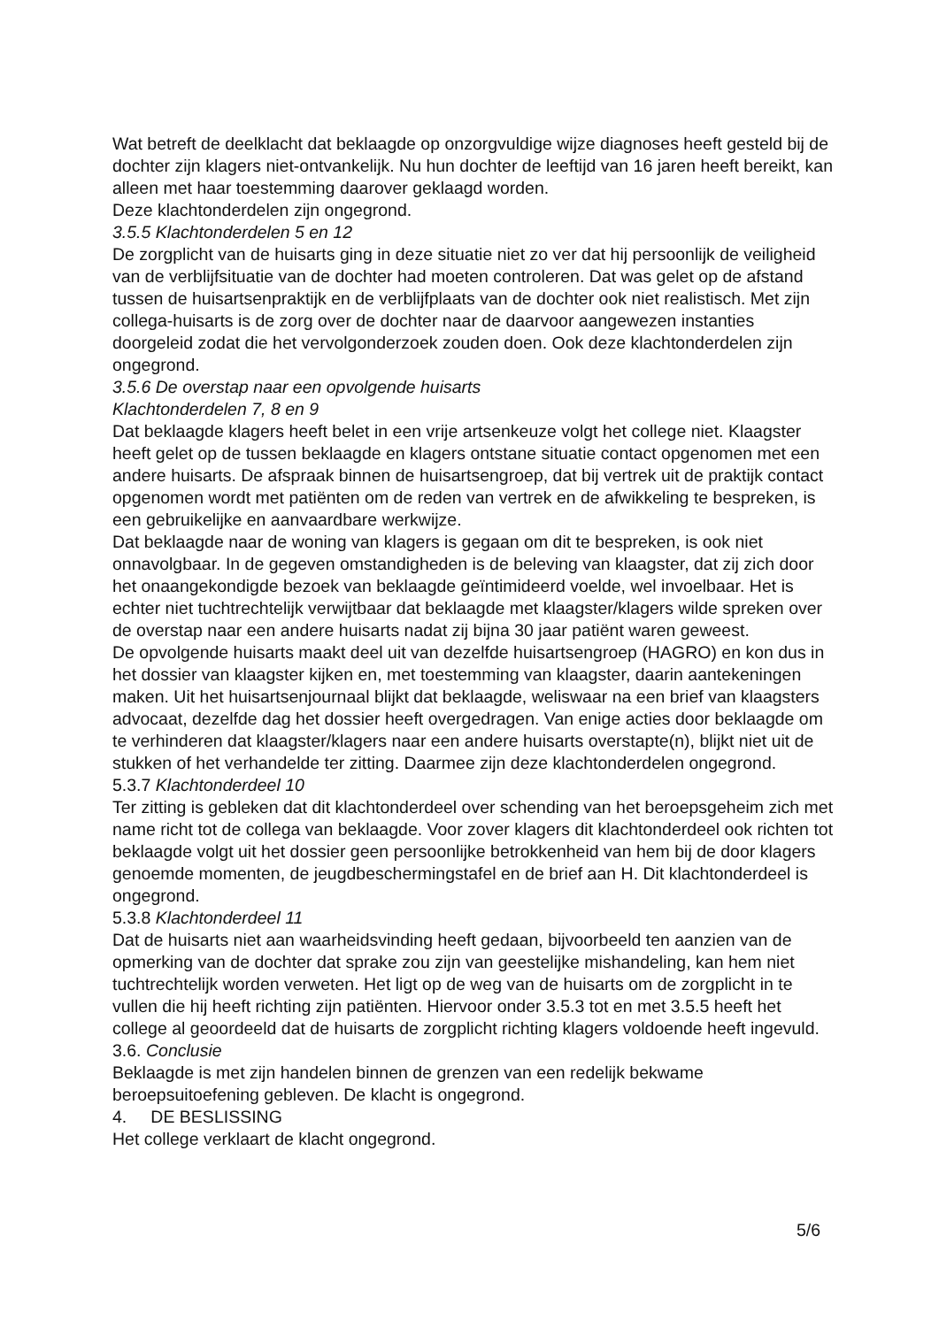Wat betreft de deelklacht dat beklaagde op onzorgvuldige wijze diagnoses heeft gesteld bij de dochter zijn klagers niet-ontvankelijk. Nu hun dochter de leeftijd van 16 jaren heeft bereikt, kan alleen met haar toestemming daarover geklaagd worden.
Deze klachtonderdelen zijn ongegrond.
3.5.5 Klachtonderdelen 5 en 12
De zorgplicht van de huisarts ging in deze situatie niet zo ver dat hij persoonlijk de veiligheid van de verblijfsituatie van de dochter had moeten controleren. Dat was gelet op de afstand tussen de huisartsenpraktijk en de verblijfplaats van de dochter ook niet realistisch. Met zijn collega-huisarts is de zorg over de dochter naar de daarvoor aangewezen instanties doorgeleid zodat die het vervolgonderzoek zouden doen. Ook deze klachtonderdelen zijn ongegrond.
3.5.6 De overstap naar een opvolgende huisarts
Klachtonderdelen 7, 8 en 9
Dat beklaagde klagers heeft belet in een vrije artsenkeuze volgt het college niet. Klaagster heeft gelet op de tussen beklaagde en klagers ontstane situatie contact opgenomen met een andere huisarts. De afspraak binnen de huisartsengroep, dat bij vertrek uit de praktijk contact opgenomen wordt met patiënten om de reden van vertrek en de afwikkeling te bespreken, is een gebruikelijke en aanvaardbare werkwijze.
Dat beklaagde naar de woning van klagers is gegaan om dit te bespreken, is ook niet onnavolgbaar. In de gegeven omstandigheden is de beleving van klaagster, dat zij zich door het onaangekondigde bezoek van beklaagde geïntimideerd voelde, wel invoelbaar. Het is echter niet tuchtrechtelijk verwijtbaar dat beklaagde met klaagster/klagers wilde spreken over de overstap naar een andere huisarts nadat zij bijna 30 jaar patiënt waren geweest.
De opvolgende huisarts maakt deel uit van dezelfde huisartsengroep (HAGRO) en kon dus in het dossier van klaagster kijken en, met toestemming van klaagster, daarin aantekeningen maken. Uit het huisartsenjournaal blijkt dat beklaagde, weliswaar na een brief van klaagsters advocaat, dezelfde dag het dossier heeft overgedragen. Van enige acties door beklaagde om te verhinderen dat klaagster/klagers naar een andere huisarts overstapte(n), blijkt niet uit de stukken of het verhandelde ter zitting. Daarmee zijn deze klachtonderdelen ongegrond.
5.3.7 Klachtonderdeel 10
Ter zitting is gebleken dat dit klachtonderdeel over schending van het beroepsgeheim zich met name richt tot de collega van beklaagde. Voor zover klagers dit klachtonderdeel ook richten tot beklaagde volgt uit het dossier geen persoonlijke betrokkenheid van hem bij de door klagers genoemde momenten, de jeugdbeschermingstafel en de brief aan H. Dit klachtonderdeel is ongegrond.
5.3.8 Klachtonderdeel 11
Dat de huisarts niet aan waarheidsvinding heeft gedaan, bijvoorbeeld ten aanzien van de opmerking van de dochter dat sprake zou zijn van geestelijke mishandeling, kan hem niet tuchtrechtelijk worden verweten. Het ligt op de weg van de huisarts om de zorgplicht in te vullen die hij heeft richting zijn patiënten. Hiervoor onder 3.5.3 tot en met 3.5.5 heeft het college al geoordeeld dat de huisarts de zorgplicht richting klagers voldoende heeft ingevuld.
3.6. Conclusie
Beklaagde is met zijn handelen binnen de grenzen van een redelijk bekwame beroepsuitoefening gebleven. De klacht is ongegrond.
4. DE BESLISSING
Het college verklaart de klacht ongegrond.
5/6